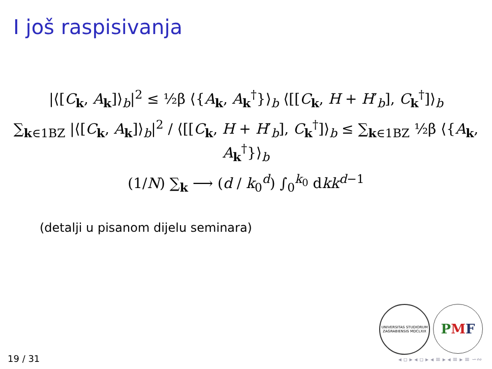I još raspisivanja
|⟨[C<sub>k</sub>, A<sub>k</sub>]⟩<sub>b</sub>|<sup>2</sup> ≤ ½β ⟨{A<sub>k</sub>, A<sub>k</sub><sup>†</sup>}⟩<sub>b</sub> ⟨[[C<sub>k</sub>, H + H′<sub>b</sub>], C<sub>k</sub><sup>†</sup>]⟩<sub>b</sub>
∑<sub>k∈1BZ</sub> |⟨[C<sub>k</sub>, A<sub>k</sub>]⟩<sub>b</sub>|<sup>2</sup> / ⟨[[C<sub>k</sub>, H + H′<sub>b</sub>], C<sub>k</sub><sup>†</sup>]⟩<sub>b</sub> ≤ ∑<sub>k∈1BZ</sub> ½β ⟨{A<sub>k</sub>, A<sub>k</sub><sup>†</sup>}⟩<sub>b</sub>
(1/N) ∑<sub>k</sub> ⟶ (d / k<sub>0</sub><sup>d</sup>) ∫<sub>0</sub><sup>k<sub>0</sub></sup> dkk<sup>d−1</sup>
(detalji u pisanom dijelu seminara)
UNIVERSITAS STUDIORUM ZAGRABIENSIS MDCLXIX
P M F
19 / 31 ◂ ▫ ▸ ◂ ▫ ▸ ◂ ≡ ▸ ◂ ≡ ▸ ≡ ∽∾